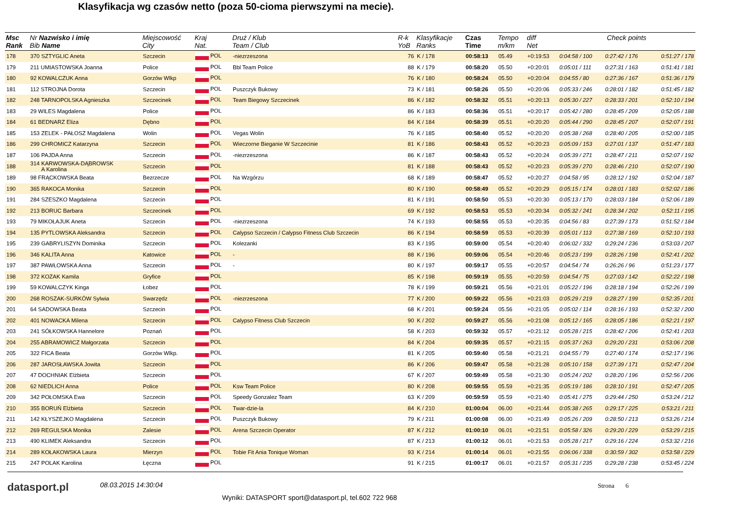Klasyfikacja wg czasów netto (poza 50-cioma pierwszymi na mecie).
| Msc Rank | Nr Nazwisko i imię Bib Name | Miejscowość City | Kraj Nat. | Druż / Klub Team / Club | R-k YoB | Klasyfikacje Ranks | Czas Time | Tempo m/km | diff Net | Check points | | |
| --- | --- | --- | --- | --- | --- | --- | --- | --- | --- | --- | --- | --- |
| 178 | 370 SZTYGLIC Aneta | Szczecin | POL | -niezrzeszona | 76 | K / 178 | 00:58:13 | 05.49 | +0:19:53 | 0:04:58 / 100 | 0:27:42 / 176 | 0:51:27 / 178 |
| 179 | 211 UMIASTOWSKA Joanna | Police | POL | Bbl Team Police | 88 | K / 179 | 00:58:20 | 05.50 | +0:20:01 | 0:05:01 / 111 | 0:27:31 / 163 | 0:51:41 / 181 |
| 180 | 92 KOWALCZUK Anna | Gorzów Wlkp | POL | | 76 | K / 180 | 00:58:24 | 05.50 | +0:20:04 | 0:04:55 / 80 | 0:27:36 / 167 | 0:51:36 / 179 |
| 181 | 112 STROJNA Dorota | Szczecin | POL | Puszczyk Bukowy | 73 | K / 181 | 00:58:26 | 05.50 | +0:20:06 | 0:05:33 / 246 | 0:28:01 / 182 | 0:51:45 / 182 |
| 182 | 248 TARNOPOLSKA Agnieszka | Szczecinek | POL | Team Biegowy Szczecinek | 86 | K / 182 | 00:58:32 | 05.51 | +0:20:13 | 0:05:30 / 227 | 0:28:33 / 201 | 0:52:10 / 194 |
| 183 | 29 WILES Magdalena | Police | POL | | 86 | K / 183 | 00:58:36 | 05.51 | +0:20:17 | 0:05:42 / 280 | 0:28:45 / 209 | 0:52:05 / 188 |
| 184 | 61 BEDNARZ Eliza | Dębno | POL | | 84 | K / 184 | 00:58:39 | 05.51 | +0:20:20 | 0:05:44 / 290 | 0:28:45 / 207 | 0:52:07 / 191 |
| 185 | 153 ZELEK - PAŁOSZ Magdalena | Wolin | POL | Vegas Wolin | 76 | K / 185 | 00:58:40 | 05.52 | +0:20:20 | 0:05:38 / 268 | 0:28:40 / 205 | 0:52:00 / 185 |
| 186 | 299 CHROMICZ Katarzyna | Szczecin | POL | Wieczorne Bieganie W Szczecinie | 81 | K / 186 | 00:58:43 | 05.52 | +0:20:23 | 0:05:09 / 153 | 0:27:01 / 137 | 0:51:47 / 183 |
| 187 | 106 PAJDA Anna | Szczecin | POL | -niezrzeszona | 86 | K / 187 | 00:58:43 | 05.52 | +0:20:24 | 0:05:39 / 271 | 0:28:47 / 211 | 0:52:07 / 192 |
| 188 | 314 KARWOWSKA-DĄBROWSK A Karolina | Szczecin | POL | | 81 | K / 188 | 00:58:43 | 05.52 | +0:20:23 | 0:05:39 / 270 | 0:28:46 / 210 | 0:52:07 / 190 |
| 189 | 98 FRĄCKOWSKA Beata | Bezrzecze | POL | Na Wzgórzu | 68 | K / 189 | 00:58:47 | 05.52 | +0:20:27 | 0:04:58 / 95 | 0:28:12 / 192 | 0:52:04 / 187 |
| 190 | 365 RAKOCA Monika | Szczecin | POL | | 80 | K / 190 | 00:58:49 | 05.52 | +0:20:29 | 0:05:15 / 174 | 0:28:01 / 183 | 0:52:02 / 186 |
| 191 | 284 SZESZKO Magdalena | Szczecin | POL | | 81 | K / 191 | 00:58:50 | 05.53 | +0:20:30 | 0:05:13 / 170 | 0:28:03 / 184 | 0:52:06 / 189 |
| 192 | 213 BORUC Barbara | Szczecinek | POL | | 69 | K / 192 | 00:58:53 | 05.53 | +0:20:34 | 0:05:32 / 241 | 0:28:34 / 202 | 0:52:11 / 195 |
| 193 | 79 MIKOŁAJUK Aneta | Szczecin | POL | -niezrzeszona | 74 | K / 193 | 00:58:55 | 05.53 | +0:20:35 | 0:04:56 / 83 | 0:27:39 / 173 | 0:51:52 / 184 |
| 194 | 135 PYTLOWSKA Aleksandra | Szczecin | POL | Calypso Szczecin / Calypso Fitness Club Szczecin | 86 | K / 194 | 00:58:59 | 05.53 | +0:20:39 | 0:05:01 / 113 | 0:27:38 / 169 | 0:52:10 / 193 |
| 195 | 239 GABRYLISZYN Dominika | Szczecin | POL | Kolezanki | 83 | K / 195 | 00:59:00 | 05.54 | +0:20:40 | 0:06:02 / 332 | 0:29:24 / 236 | 0:53:03 / 207 |
| 196 | 346 KALITA Anna | Katowice | POL | - | 88 | K / 196 | 00:59:06 | 05.54 | +0:20:46 | 0:05:23 / 199 | 0:28:26 / 198 | 0:52:41 / 202 |
| 197 | 387 PAWŁOWSKA Anna | Szczecin | POL | - | 80 | K / 197 | 00:59:17 | 05.55 | +0:20:57 | 0:04:54 / 74 | 0:26:26 / 96 | 0:51:23 / 177 |
| 198 | 372 KOZAK Kamila | Gryfice | POL | | 85 | K / 198 | 00:59:19 | 05.55 | +0:20:59 | 0:04:54 / 75 | 0:27:03 / 142 | 0:52:22 / 198 |
| 199 | 59 KOWALCZYK Kinga | Łobez | POL | | 78 | K / 199 | 00:59:21 | 05.56 | +0:21:01 | 0:05:22 / 196 | 0:28:18 / 194 | 0:52:26 / 199 |
| 200 | 268 ROSZAK-SURKÓW Sylwia | Swarzędz | POL | -niezrzeszona | 77 | K / 200 | 00:59:22 | 05.56 | +0:21:03 | 0:05:29 / 219 | 0:28:27 / 199 | 0:52:35 / 201 |
| 201 | 64 SADOWSKA Beata | Szczecin | POL | | 68 | K / 201 | 00:59:24 | 05.56 | +0:21:05 | 0:05:02 / 114 | 0:28:16 / 193 | 0:52:32 / 200 |
| 202 | 401 NOWACKA Milena | Szczecin | POL | Calypso Fitness Club Szczecin | 90 | K / 202 | 00:59:27 | 05.56 | +0:21:08 | 0:05:12 / 165 | 0:28:05 / 186 | 0:52:21 / 197 |
| 203 | 241 SÓŁKOWSKA Hannelore | Poznań | POL | | 58 | K / 203 | 00:59:32 | 05.57 | +0:21:12 | 0:05:28 / 215 | 0:28:42 / 206 | 0:52:41 / 203 |
| 204 | 255 ABRAMOWICZ Małgorzata | Szczecin | POL | | 84 | K / 204 | 00:59:35 | 05.57 | +0:21:15 | 0:05:37 / 263 | 0:29:20 / 231 | 0:53:06 / 208 |
| 205 | 322 FICA Beata | Gorzów Wlkp. | POL | | 81 | K / 205 | 00:59:40 | 05.58 | +0:21:21 | 0:04:55 / 79 | 0:27:40 / 174 | 0:52:17 / 196 |
| 206 | 287 JAROSŁAWSKA Jowita | Szczecin | POL | | 86 | K / 206 | 00:59:47 | 05.58 | +0:21:28 | 0:05:10 / 158 | 0:27:39 / 171 | 0:52:47 / 204 |
| 207 | 47 DOCHNIAK Elżbieta | Szczecin | POL | | 67 | K / 207 | 00:59:49 | 05.58 | +0:21:30 | 0:05:24 / 202 | 0:28:20 / 196 | 0:52:56 / 206 |
| 208 | 62 NIEDLICH Anna | Police | POL | Ksw Team Police | 80 | K / 208 | 00:59:55 | 05.59 | +0:21:35 | 0:05:19 / 186 | 0:28:10 / 191 | 0:52:47 / 205 |
| 209 | 342 POŁOMSKA Ewa | Szczecin | POL | Speedy Gonzalez Team | 63 | K / 209 | 00:59:59 | 05.59 | +0:21:40 | 0:05:41 / 275 | 0:29:44 / 250 | 0:53:24 / 212 |
| 210 | 355 BORUŃ Elżbieta | Szczecin | POL | Twar-dzie-la | 84 | K / 210 | 01:00:04 | 06.00 | +0:21:44 | 0:05:38 / 265 | 0:29:17 / 225 | 0:53:21 / 211 |
| 211 | 142 KŁYSZEJKO Magdalena | Szczecin | POL | Puszczyk Bukowy | 79 | K / 211 | 01:00:08 | 06.00 | +0:21:49 | 0:05:26 / 209 | 0:28:50 / 213 | 0:53:26 / 214 |
| 212 | 269 REGULSKA Monika | Zalesie | POL | Arena Szczecin Operator | 87 | K / 212 | 01:00:10 | 06.01 | +0:21:51 | 0:05:58 / 326 | 0:29:20 / 229 | 0:53:29 / 215 |
| 213 | 490 KLIMEK Aleksandra | Szczecin | POL | | 87 | K / 213 | 01:00:12 | 06.01 | +0:21:53 | 0:05:28 / 217 | 0:29:16 / 224 | 0:53:32 / 216 |
| 214 | 289 KOŁAKOWSKA Laura | Mierzyn | POL | Tobie Fit Ania Tonique Woman | 93 | K / 214 | 01:00:14 | 06.01 | +0:21:55 | 0:06:06 / 338 | 0:30:59 / 302 | 0:53:58 / 229 |
| 215 | 247 POLAK Karolina | Łęczna | POL | | 91 | K / 215 | 01:00:17 | 06.01 | +0:21:57 | 0:05:31 / 235 | 0:29:28 / 238 | 0:53:45 / 224 |
datasport.pl
08.03.2015 14:30:04 Strona 6
Wyniki: DATASPORT sport@datasport.pl, tel.602 722 968